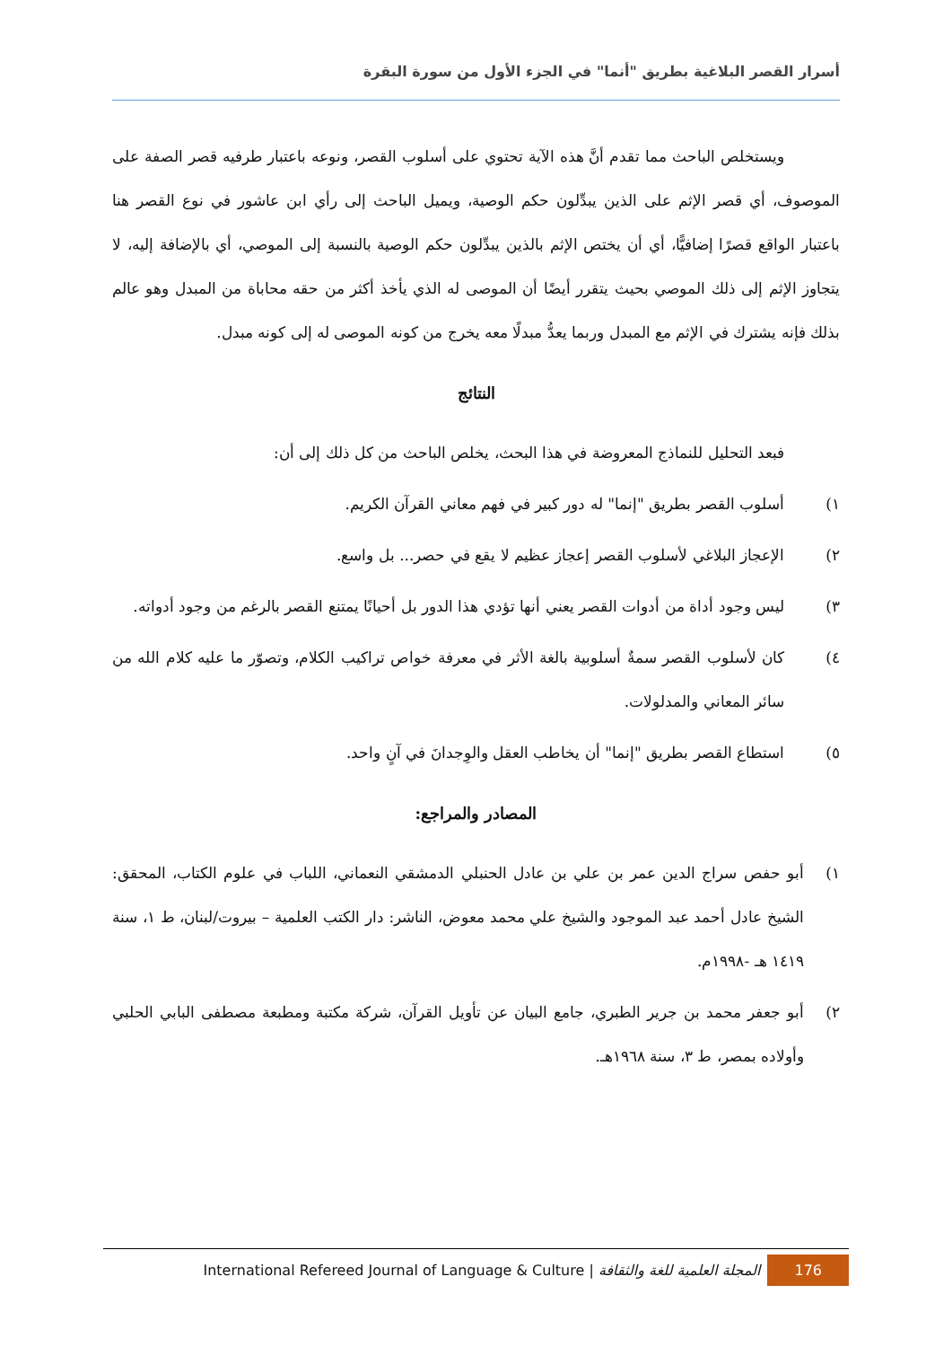أسرار القصر البلاغية بطريق "أنما" في الجزء الأول من سورة البقرة
ويستخلص الباحث مما تقدم أنَّ هذه الآية تحتوي على أسلوب القصر، ونوعه باعتبار طرفيه قصر الصفة على الموصوف، أي قصر الإثم على الذين يبدِّلون حكم الوصية، ويميل الباحث إلى رأي ابن عاشور في نوع القصر هنا باعتبار الواقع قصرًا إضافيًّا، أي أن يختص الإثم بالذين يبدِّلون حكم الوصية بالنسبة إلى الموصي، أي بالإضافة إليه، لا يتجاوز الإثم إلى ذلك الموصي بحيث يتقرر أيضًا أن الموصى له الذي يأخذ أكثر من حقه محاباة من المبدل وهو عالم بذلك فإنه يشترك في الإثم مع المبدل وربما يعدُّ مبدلًا معه يخرج من كونه الموصى له إلى كونه مبدل.
النتائج
فبعد التحليل للنماذج المعروضة في هذا البحث، يخلص الباحث من كل ذلك إلى أن:
١) أسلوب القصر بطريق "إنما" له دور كبير في فهم معاني القرآن الكريم.
٢) الإعجاز البلاغي لأسلوب القصر إعجاز عظيم لا يقع في حصر... بل واسع.
٣) ليس وجود أداة من أدوات القصر يعني أنها تؤدي هذا الدور بل أحيانًا يمتنع القصر بالرغم من وجود أدواته.
٤) كان لأسلوب القصر سمةٌ أسلوبية بالغة الأثر في معرفة خواص تراكيب الكلام، وتصوّر ما عليه كلام الله من سائر المعاني والمدلولات.
٥) استطاع القصر بطريق "إنما" أن يخاطب العقل والوِجدانَ في آنٍ واحد.
المصادر والمراجع:
١) أبو حفص سراج الدين عمر بن علي بن عادل الحنبلي الدمشقي النعماني، اللباب في علوم الكتاب، المحقق: الشيخ عادل أحمد عبد الموجود والشيخ علي محمد معوض، الناشر: دار الكتب العلمية – بيروت/لبنان، ط ١، سنة ١٤١٩ هـ -١٩٩٨م.
٢) أبو جعفر محمد بن جرير الطبري، جامع البيان عن تأويل القرآن، شركة مكتبة ومطبعة مصطفى البابي الحلبي وأولاده بمصر، ط ٣، سنة ١٩٦٨هـ.
International Refereed Journal of Language & Culture | المجلة العلمية للغة والثقافة 176